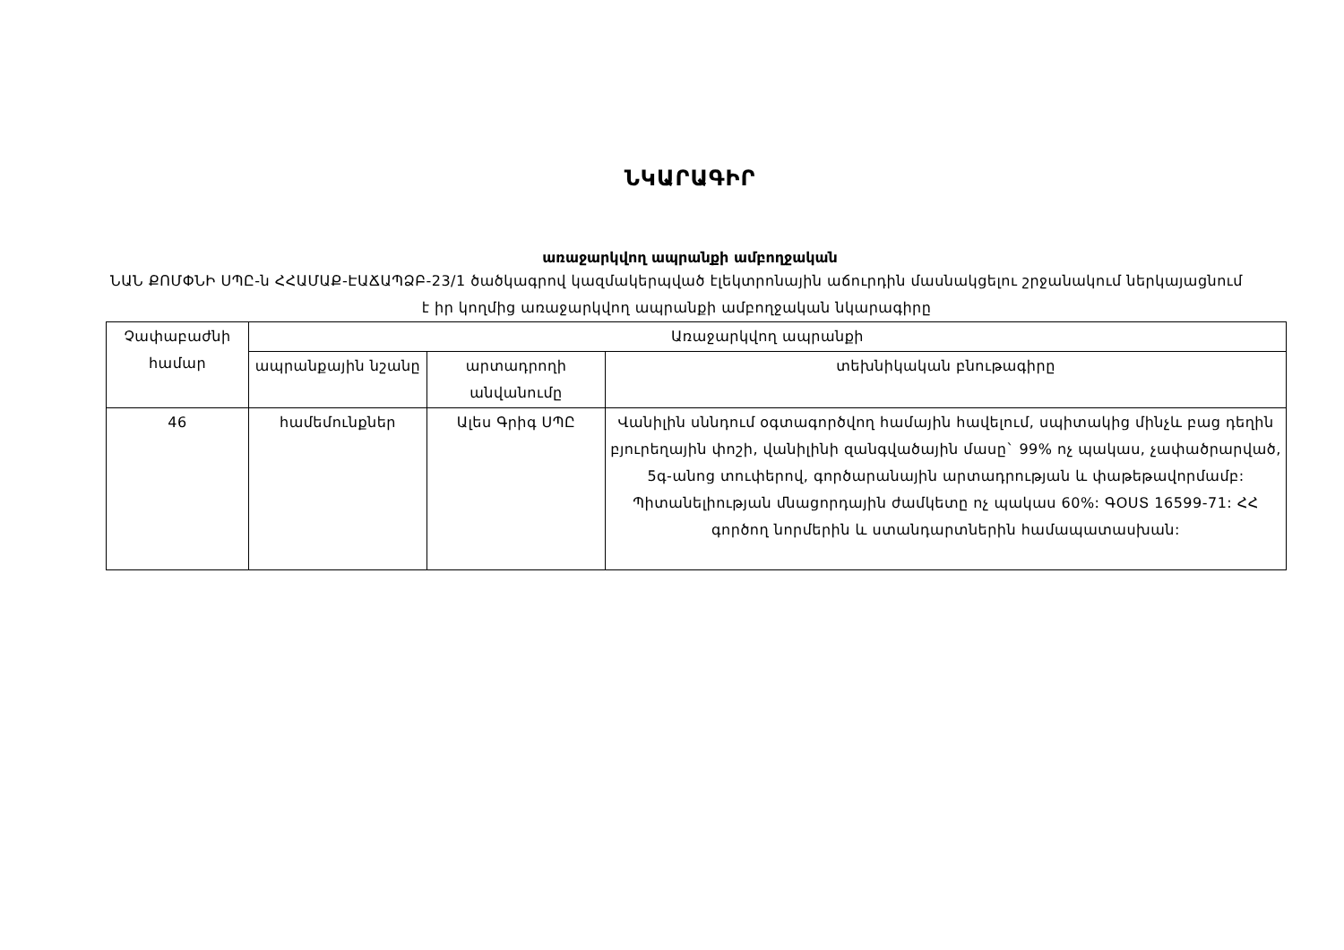ՆԿԱՐԱԳԻՐ
առաջարկվող ապրանքի ամբողջական
ՆԱՆ ՔՈՄՓՆԻ ՍՊԸ-ն ՀՀԱՄԱՔ-ԷԱՃԱՊՁԲ-23/1 ծածկագրով կազմակերպված էլեկտրոնային աճուրդին մասնակցելու շրջանակում ներկայացնում է իր կողմից առաջարկվող ապրանքի ամբողջական նկարագիրը
| Չափաբաժնի համար | Առաջարկվող ապրանքի | | |
| --- | --- | --- | --- |
| | ապրանքային նշանը | արտադրողի անվանումը | տեխնիկական բնութագիրը |
| 46 | համեմունքներ | Ալես Գրիգ ՍՊԸ | Վանիլին սննդում օգտագործվող համային հավելում, սպիտակից մինչև բաց դեղին բյուրեղային փոշի, վանիլինի զանգվածային մասը` 99% ոչ պակաս, չափածրարված, 5գ-անոց տուփերով, գործարանային արտադրության և փաթեթավորմամբ: Պիտանելիության մնացորդային ժամկետը ոչ պակաս 60%: ԳՕՍՏ 16599-71: ՀՀ գործող նորմերին և ստանդարտներին համապատասխան: |